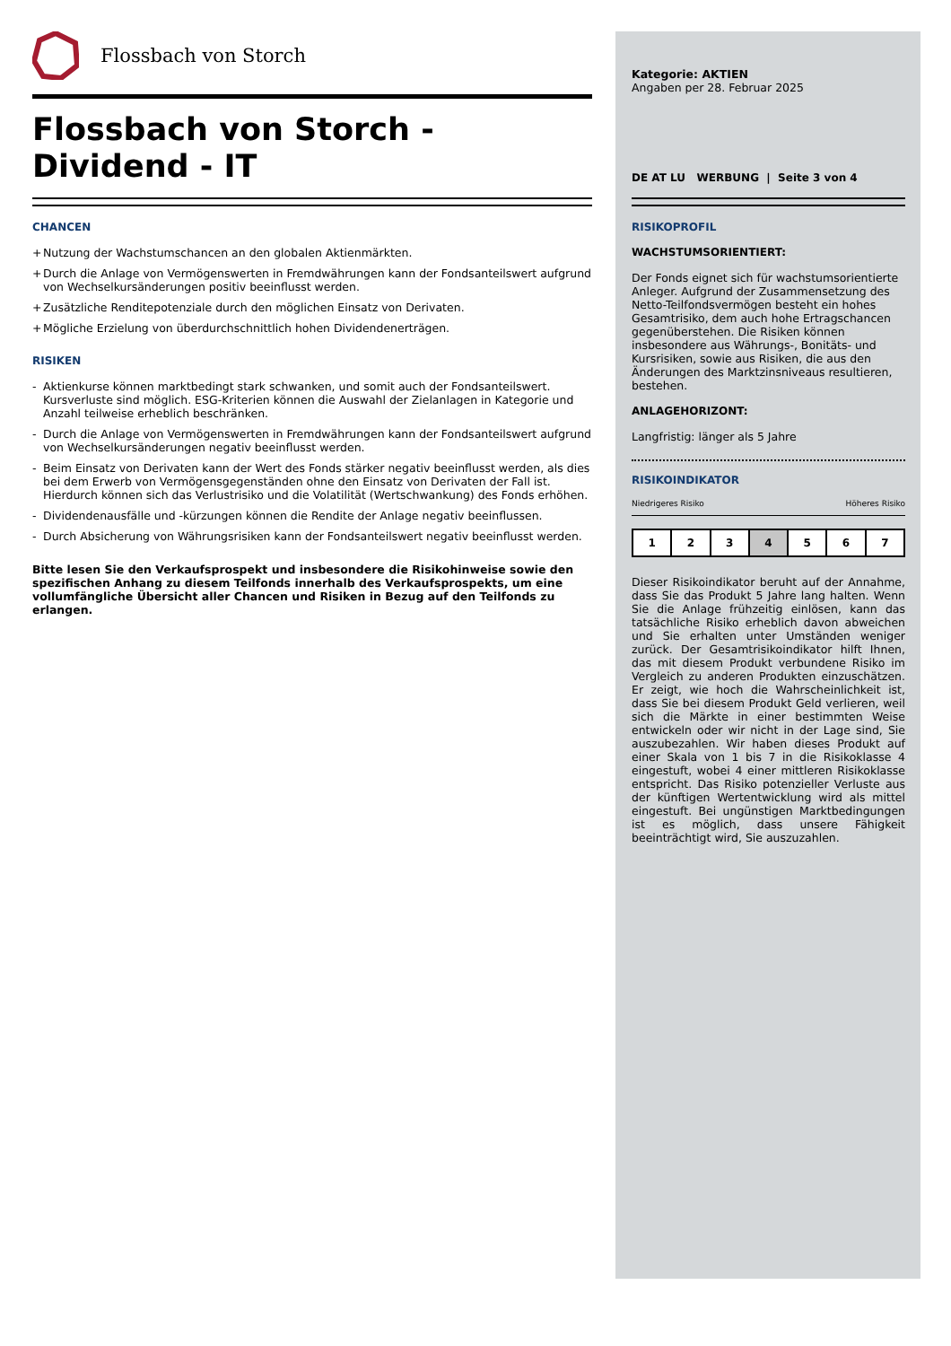Flossbach von Storch
Flossbach von Storch -
Dividend - IT
CHANCEN
+ Nutzung der Wachstumschancen an den globalen Aktienmärkten.
+ Durch die Anlage von Vermögenswerten in Fremdwährungen kann der Fondsanteilswert aufgrund von Wechselkursänderungen positiv beeinflusst werden.
+ Zusätzliche Renditepotenziale durch den möglichen Einsatz von Derivaten.
+ Mögliche Erzielung von überdurchschnittlich hohen Dividendenerträgen.
RISIKEN
- Aktienkurse können marktbedingt stark schwanken, und somit auch der Fondsanteilswert. Kursverluste sind möglich. ESG-Kriterien können die Auswahl der Zielanlagen in Kategorie und Anzahl teilweise erheblich beschränken.
- Durch die Anlage von Vermögenswerten in Fremdwährungen kann der Fondsanteilswert aufgrund von Wechselkursänderungen negativ beeinflusst werden.
- Beim Einsatz von Derivaten kann der Wert des Fonds stärker negativ beeinflusst werden, als dies bei dem Erwerb von Vermögensgegenständen ohne den Einsatz von Derivaten der Fall ist. Hierdurch können sich das Verlustrisiko und die Volatilität (Wertschwankung) des Fonds erhöhen.
- Dividendenausfälle und -kürzungen können die Rendite der Anlage negativ beeinflussen.
- Durch Absicherung von Währungsrisiken kann der Fondsanteilswert negativ beeinflusst werden.
Bitte lesen Sie den Verkaufsprospekt und insbesondere die Risikohinweise sowie den spezifischen Anhang zu diesem Teilfonds innerhalb des Verkaufsprospekts, um eine vollumfängliche Übersicht aller Chancen und Risiken in Bezug auf den Teilfonds zu erlangen.
Kategorie: AKTIEN
Angaben per 28. Februar 2025
DE AT LU WERBUNG | Seite 3 von 4
RISIKOPROFIL
WACHSTUMSORIENTIERT:
Der Fonds eignet sich für wachstumsorientierte Anleger. Aufgrund der Zusammensetzung des Netto-Teilfondsvermögen besteht ein hohes Gesamtrisiko, dem auch hohe Ertragschancen gegenüberstehen. Die Risiken können insbesondere aus Währungs-, Bonitäts- und Kursrisiken, sowie aus Risiken, die aus den Änderungen des Marktzinsniveaus resultieren, bestehen.
ANLAGEHORIZONT:
Langfristig: länger als 5 Jahre
RISIKOINDIKATOR
Niedrigeres Risiko Höheres Risiko
| 1 | 2 | 3 | 4 | 5 | 6 | 7 |
Dieser Risikoindikator beruht auf der Annahme, dass Sie das Produkt 5 Jahre lang halten. Wenn Sie die Anlage frühzeitig einlösen, kann das tatsächliche Risiko erheblich davon abweichen und Sie erhalten unter Umständen weniger zurück. Der Gesamtrisikoindikator hilft Ihnen, das mit diesem Produkt verbundene Risiko im Vergleich zu anderen Produkten einzuschätzen. Er zeigt, wie hoch die Wahrscheinlichkeit ist, dass Sie bei diesem Produkt Geld verlieren, weil sich die Märkte in einer bestimmten Weise entwickeln oder wir nicht in der Lage sind, Sie auszubezahlen. Wir haben dieses Produkt auf einer Skala von 1 bis 7 in die Risikoklasse 4 eingestuft, wobei 4 einer mittleren Risikoklasse entspricht. Das Risiko potenzieller Verluste aus der künftigen Wertentwicklung wird als mittel eingestuft. Bei ungünstigen Marktbedingungen ist es möglich, dass unsere Fähigkeit beeinträchtigt wird, Sie auszuzahlen.